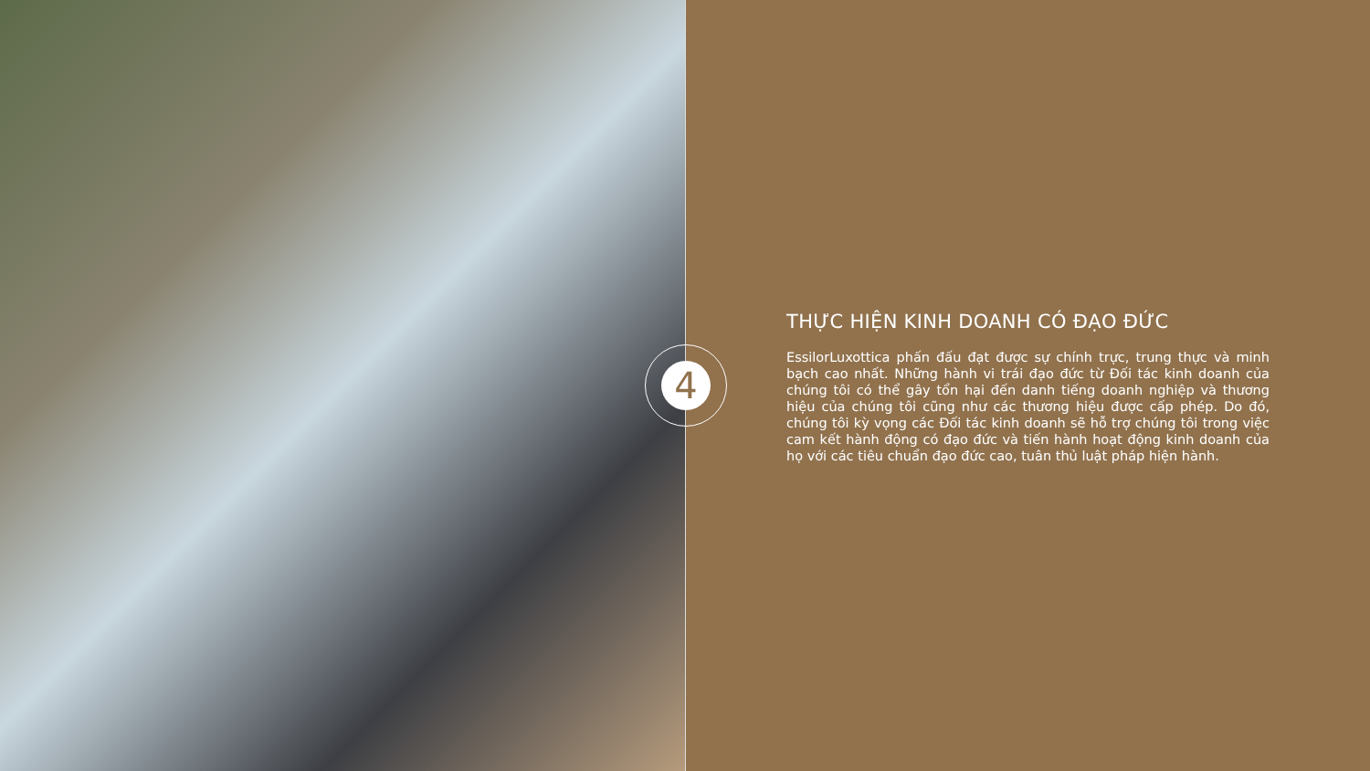4
THỰC HIỆN KINH DOANH CÓ ĐẠO ĐỨC
EssilorLuxottica phấn đấu đạt được sự chính trực, trung thực và minh bạch cao nhất. Những hành vi trái đạo đức từ Đối tác kinh doanh của chúng tôi có thể gây tổn hại đến danh tiếng doanh nghiệp và thương hiệu của chúng tôi cũng như các thương hiệu được cấp phép. Do đó, chúng tôi kỳ vọng các Đối tác kinh doanh sẽ hỗ trợ chúng tôi trong việc cam kết hành động có đạo đức và tiến hành hoạt động kinh doanh của họ với các tiêu chuẩn đạo đức cao, tuân thủ luật pháp hiện hành.